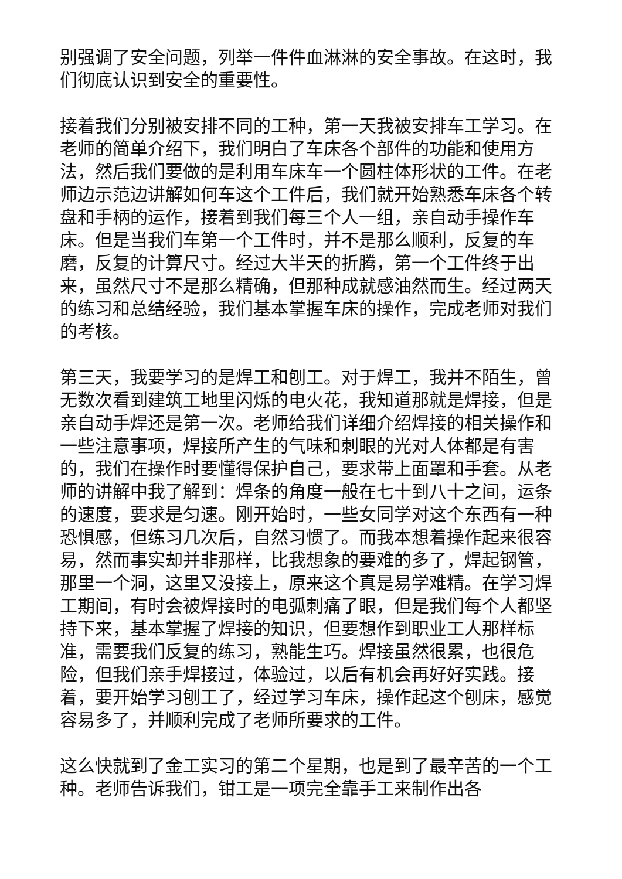别强调了安全问题，列举一件件血淋淋的安全事故。在这时，我们彻底认识到安全的重要性。
接着我们分别被安排不同的工种，第一天我被安排车工学习。在老师的简单介绍下，我们明白了车床各个部件的功能和使用方法，然后我们要做的是利用车床车一个圆柱体形状的工件。在老师边示范边讲解如何车这个工件后，我们就开始熟悉车床各个转盘和手柄的运作，接着到我们每三个人一组，亲自动手操作车床。但是当我们车第一个工件时，并不是那么顺利，反复的车磨，反复的计算尺寸。经过大半天的折腾，第一个工件终于出来，虽然尺寸不是那么精确，但那种成就感油然而生。经过两天的练习和总结经验，我们基本掌握车床的操作，完成老师对我们的考核。
第三天，我要学习的是焊工和刨工。对于焊工，我并不陌生，曾无数次看到建筑工地里闪烁的电火花，我知道那就是焊接，但是亲自动手焊还是第一次。老师给我们详细介绍焊接的相关操作和一些注意事项，焊接所产生的气味和刺眼的光对人体都是有害的，我们在操作时要懂得保护自己，要求带上面罩和手套。从老师的讲解中我了解到：焊条的角度一般在七十到八十之间，运条的速度，要求是匀速。刚开始时，一些女同学对这个东西有一种恐惧感，但练习几次后，自然习惯了。而我本想着操作起来很容易，然而事实却并非那样，比我想象的要难的多了，焊起钢管，那里一个洞，这里又没接上，原来这个真是易学难精。在学习焊工期间，有时会被焊接时的电弧刺痛了眼，但是我们每个人都坚持下来，基本掌握了焊接的知识，但要想作到职业工人那样标准，需要我们反复的练习，熟能生巧。焊接虽然很累，也很危险，但我们亲手焊接过，体验过，以后有机会再好好实践。接着，要开始学习刨工了，经过学习车床，操作起这个刨床，感觉容易多了，并顺利完成了老师所要求的工件。
这么快就到了金工实习的第二个星期，也是到了最辛苦的一个工种。老师告诉我们，钳工是一项完全靠手工来制作出各